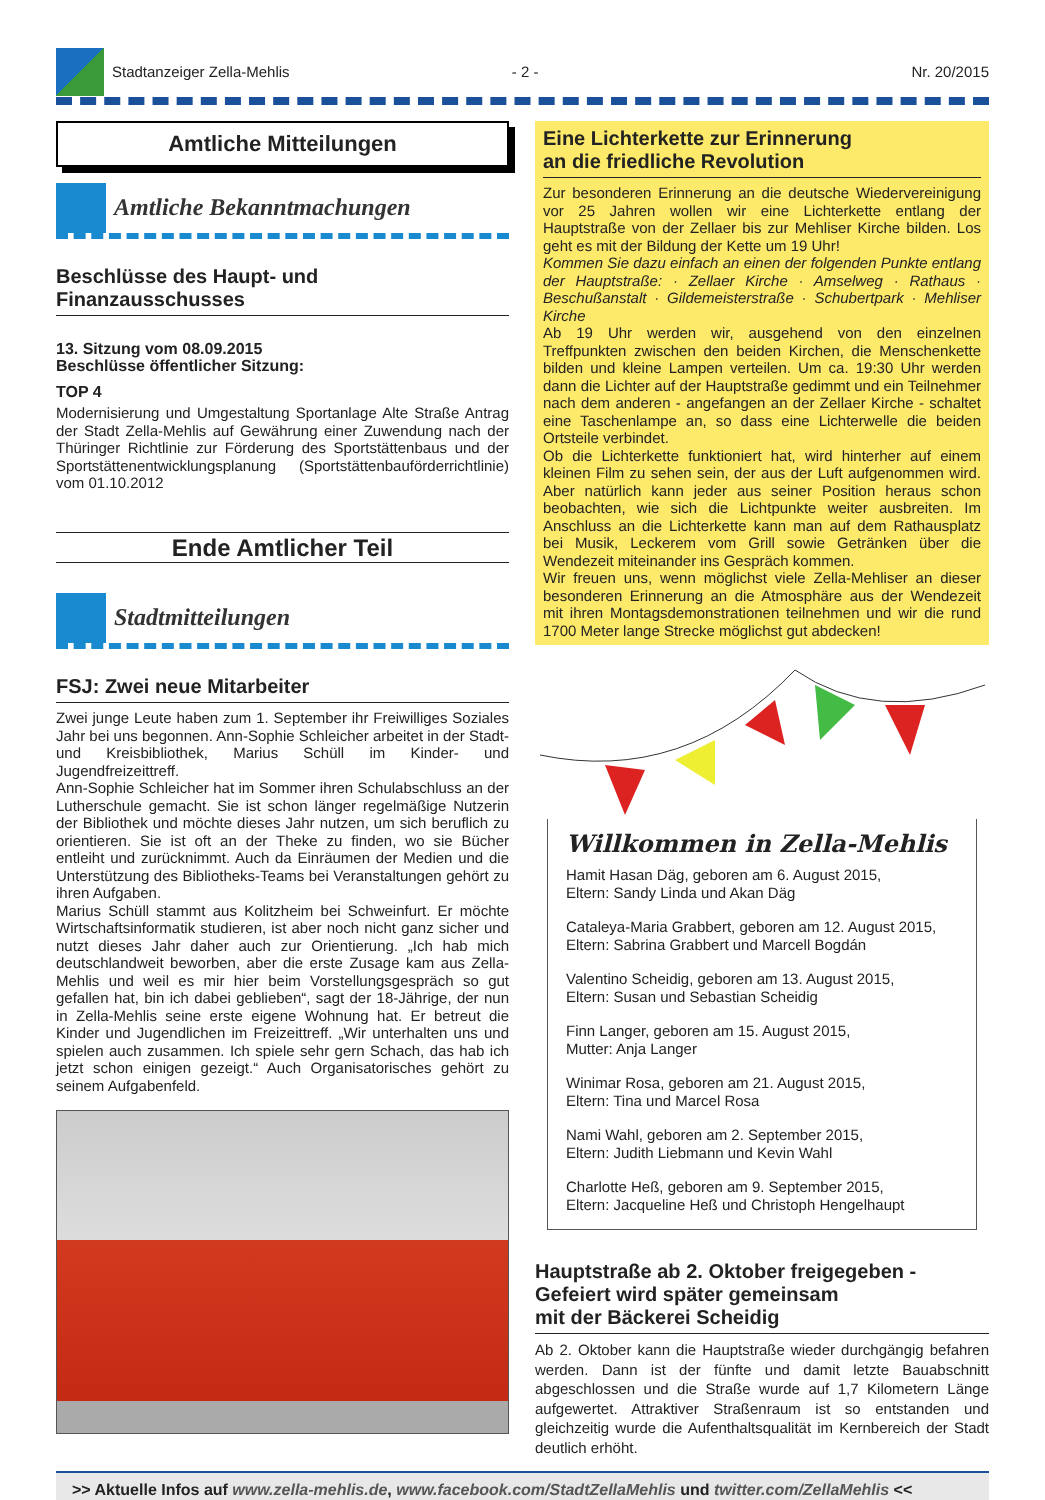Stadtanzeiger Zella-Mehlis - 2 - Nr. 20/2015
Amtliche Mitteilungen
Amtliche Bekanntmachungen
Beschlüsse des Haupt- und
Finanzausschusses
13. Sitzung vom 08.09.2015
Beschlüsse öffentlicher Sitzung:
TOP 4
Modernisierung und Umgestaltung Sportanlage Alte Straße Antrag der Stadt Zella-Mehlis auf Gewährung einer Zuwendung nach der Thüringer Richtlinie zur Förderung des Sportstättenbaus und der Sportstättenentwicklungsplanung (Sportstättenbauförderrichtlinie) vom 01.10.2012
Ende Amtlicher Teil
Stadtmitteilungen
FSJ: Zwei neue Mitarbeiter
Zwei junge Leute haben zum 1. September ihr Freiwilliges Soziales Jahr bei uns begonnen. Ann-Sophie Schleicher arbeitet in der Stadt- und Kreisbibliothek, Marius Schüll im Kinder- und Jugendfreizeittreff.
Ann-Sophie Schleicher hat im Sommer ihren Schulabschluss an der Lutherschule gemacht. Sie ist schon länger regelmäßige Nutzerin der Bibliothek und möchte dieses Jahr nutzen, um sich beruflich zu orientieren. Sie ist oft an der Theke zu finden, wo sie Bücher entleiht und zurücknimmt. Auch da Einräumen der Medien und die Unterstützung des Bibliotheks-Teams bei Veranstaltungen gehört zu ihren Aufgaben.
Marius Schüll stammt aus Kolitzheim bei Schweinfurt. Er möchte Wirtschaftsinformatik studieren, ist aber noch nicht ganz sicher und nutzt dieses Jahr daher auch zur Orientierung. „Ich hab mich deutschlandweit beworben, aber die erste Zusage kam aus Zella-Mehlis und weil es mir hier beim Vorstellungsgespräch so gut gefallen hat, bin ich dabei geblieben“, sagt der 18-Jährige, der nun in Zella-Mehlis seine erste eigene Wohnung hat. Er betreut die Kinder und Jugendlichen im Freizeittreff. „Wir unterhalten uns und spielen auch zusammen. Ich spiele sehr gern Schach, das hab ich jetzt schon einigen gezeigt.“ Auch Organisatorisches gehört zu seinem Aufgabenfeld.
Eine Lichterkette zur Erinnerung
an die friedliche Revolution
Zur besonderen Erinnerung an die deutsche Wiedervereinigung vor 25 Jahren wollen wir eine Lichterkette entlang der Hauptstraße von der Zellaer bis zur Mehliser Kirche bilden. Los geht es mit der Bildung der Kette um 19 Uhr!
Kommen Sie dazu einfach an einen der folgenden Punkte entlang der Hauptstraße: · Zellaer Kirche · Amselweg · Rathaus · Beschußanstalt · Gildemeisterstraße · Schubertpark · Mehliser Kirche
Ab 19 Uhr werden wir, ausgehend von den einzelnen Treffpunkten zwischen den beiden Kirchen, die Menschenkette bilden und kleine Lampen verteilen. Um ca. 19:30 Uhr werden dann die Lichter auf der Hauptstraße gedimmt und ein Teilnehmer nach dem anderen - angefangen an der Zellaer Kirche - schaltet eine Taschenlampe an, so dass eine Lichterwelle die beiden Ortsteile verbindet.
Ob die Lichterkette funktioniert hat, wird hinterher auf einem kleinen Film zu sehen sein, der aus der Luft aufgenommen wird. Aber natürlich kann jeder aus seiner Position heraus schon beobachten, wie sich die Lichtpunkte weiter ausbreiten. Im Anschluss an die Lichterkette kann man auf dem Rathausplatz bei Musik, Leckerem vom Grill sowie Getränken über die Wendezeit miteinander ins Gespräch kommen.
Wir freuen uns, wenn möglichst viele Zella-Mehliser an dieser besonderen Erinnerung an die Atmosphäre aus der Wendezeit mit ihren Montagsdemonstrationen teilnehmen und wir die rund 1700 Meter lange Strecke möglichst gut abdecken!
Willkommen in Zella-Mehlis
Hamit Hasan Däg, geboren am 6. August 2015,
Eltern: Sandy Linda und Akan Däg
Cataleya-Maria Grabbert, geboren am 12. August 2015,
Eltern: Sabrina Grabbert und Marcell Bogdán
Valentino Scheidig, geboren am 13. August 2015,
Eltern: Susan und Sebastian Scheidig
Finn Langer, geboren am 15. August 2015,
Mutter: Anja Langer
Winimar Rosa, geboren am 21. August 2015,
Eltern: Tina und Marcel Rosa
Nami Wahl, geboren am 2. September 2015,
Eltern: Judith Liebmann und Kevin Wahl
Charlotte Heß, geboren am 9. September 2015,
Eltern: Jacqueline Heß und Christoph Hengelhaupt
Hauptstraße ab 2. Oktober freigegeben -
Gefeiert wird später gemeinsam
mit der Bäckerei Scheidig
Ab 2. Oktober kann die Hauptstraße wieder durchgängig befahren werden. Dann ist der fünfte und damit letzte Bauabschnitt abgeschlossen und die Straße wurde auf 1,7 Kilometern Länge aufgewertet. Attraktiver Straßenraum ist so entstanden und gleichzeitig wurde die Aufenthaltsqualität im Kernbereich der Stadt deutlich erhöht.
>> Aktuelle Infos auf www.zella-mehlis.de, www.facebook.com/StadtZellaMehlis und twitter.com/ZellaMehlis <<